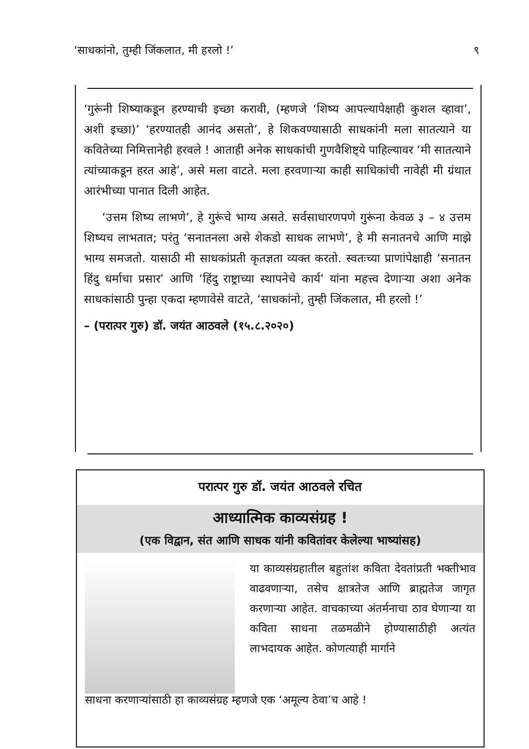‘साधकांनो, तुम्ही जिंकलात, मी हरलो !’ ९
‘गुरूंनी शिष्याकडून हरण्याची इच्छा करावी, (म्हणजे ‘शिष्य आपल्यापेक्षाही कुशल व्हावा’, अशी इच्छा)’ ‘हरण्यातही आनंद असतो’, हे शिकवण्यासाठी साधकांनी मला सातत्याने या कवितेच्या निमित्तानेही हरवले ! आताही अनेक साधकांची गुणवैशिष्ट्ये पाहिल्यावर ‘मी सातत्याने त्यांच्याकडून हरत आहे’, असे मला वाटते. मला हरवणाऱ्या काही साधिकांची नावेही मी ग्रंथात आरंभीच्या पानात दिली आहेत.
‘उत्तम शिष्य लाभणे’, हे गुरूंचे भाग्य असते. सर्वसाधारणपणे गुरूंना केवळ ३ – ४ उत्तम शिष्यच लाभतात; परंतु ‘सनातनला असे शेकडो साधक लाभणे’, हे मी सनातनचे आणि माझे भाग्य समजतो. यासाठी मी साधकांप्रती कृतज्ञता व्यक्त करतो. स्वतःच्या प्राणांपेक्षाही ‘सनातन हिंदु धर्माचा प्रसार’ आणि ‘हिंदु राष्ट्राच्या स्थापनेचे कार्य’ यांना महत्त्व देणाऱ्या अशा अनेक साधकांसाठी पुन्हा एकदा म्हणावेसे वाटते, ‘साधकांनो, तुम्ही जिंकलात, मी हरलो !’
– (परात्पर गुरु) डॉ. जयंत आठवले (१५.८.२०२०)
परात्पर गुरु डॉ. जयंत आठवले रचित
आध्यात्मिक काव्यसंग्रह !
(एक विद्वान, संत आणि साधक यांनी कवितांवर केलेल्या भाष्यांसह)
या काव्यसंग्रहातील बहुतांश कविता देवतांप्रती भक्तीभाव वाढवणाऱ्या, तसेच क्षात्रतेज आणि ब्राह्मतेज जागृत करणाऱ्या आहेत. वाचकाच्या अंतर्मनाचा ठाव घेणाऱ्या या कविता साधना तळमळीने होण्यासाठीही अत्यंत लाभदायक आहेत. कोणत्याही मार्गाने
साधना करणाऱ्यांसाठी हा काव्यसंग्रह म्हणजे एक ‘अमूल्य ठेवा’च आहे !